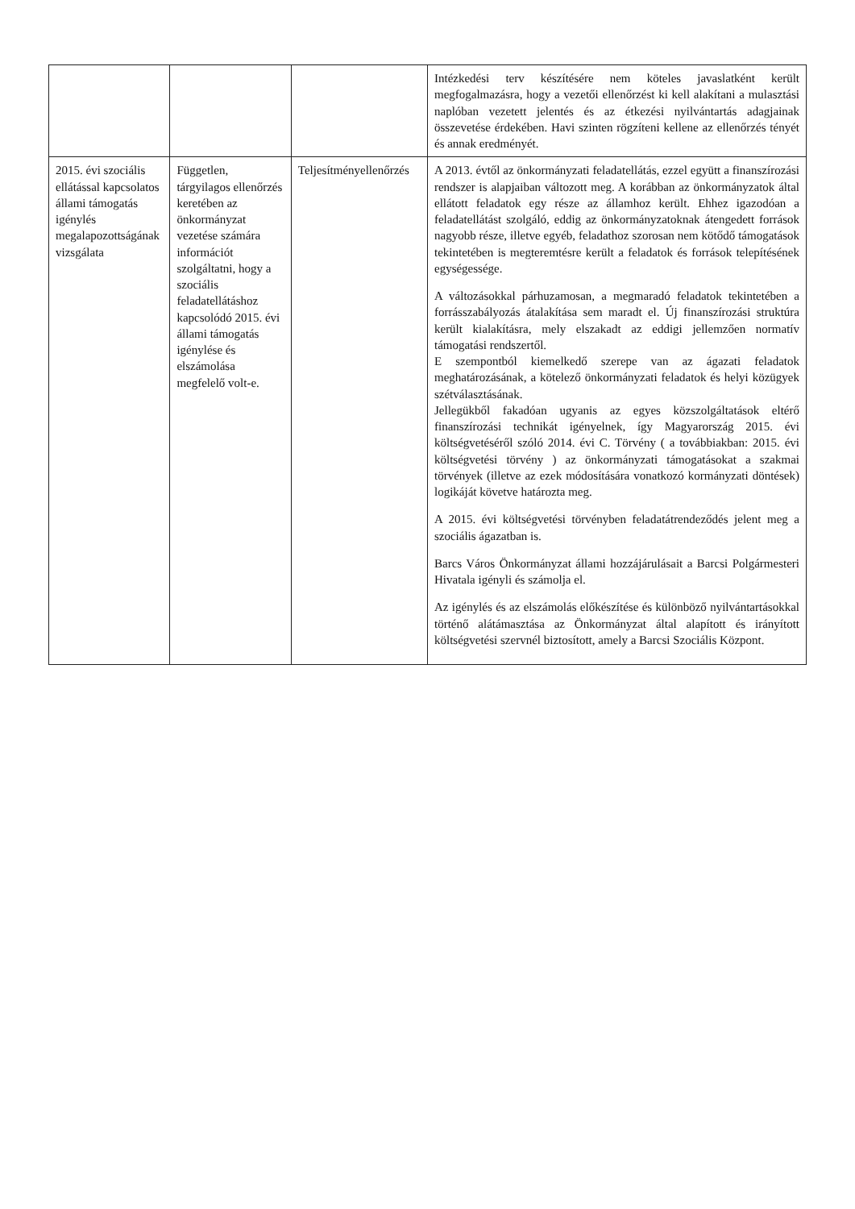| | | | Intézkedési terv készítésére nem köteles javaslatként került megfogalmazásra, hogy a vezetői ellenőrzést ki kell alakítani a mulasztási naplóban vezetett jelentés és az étkezési nyilvántartás adagjainak összevetése érdekében. Havi szinten rögzíteni kellene az ellenőrzés tényét és annak eredményét. |
| 2015. évi szociális ellátással kapcsolatos állami támogatás igénylés megalapozottságának vizsgálata | Független, tárgyilagos ellenőrzés keretében az önkormányzat vezetése számára információt szolgáltatni, hogy a szociális feladatellátáshoz kapcsolódó 2015. évi állami támogatás igénylése és elszámolása megfelelő volt-e. | Teljesítményellenőrzés | A 2013. évtől az önkormányzati feladatellátás, ezzel együtt a finanszírozási rendszer is alapjaiban változott meg. A korábban az önkormányzatok által ellátott feladatok egy része az államhoz került. Ehhez igazodóan a feladatellátást szolgáló, eddig az önkormányzatoknak átengedett források nagyobb része, illetve egyéb, feladathoz szorosan nem kötődő támogatások tekintetében is megteremtésre került a feladatok és források telepítésének egységessége. A változásokkal párhuzamosan, a megmaradó feladatok tekintetében a forrásszabályozás átalakítása sem maradt el. Új finanszírozási struktúra került kialakításra, mely elszakadt az eddigi jellemzően normatív támogatási rendszertől. E szempontból kiemelkedő szerepe van az ágazati feladatok meghatározásának, a kötelező önkormányzati feladatok és helyi közügyek szétválasztásának. Jellegükből fakadóan ugyanis az egyes közszolgáltatások eltérő finanszírozási technikát igényelnek, így Magyarország 2015. évi költségvetéséről szóló 2014. évi C. Törvény ( a továbbiakban: 2015. évi költségvetési törvény ) az önkormányzati támogatásokat a szakmai törvények (illetve az ezek módosítására vonatkozó kormányzati döntések) logikáját követve határozta meg. A 2015. évi költségvetési törvényben feladatátrendeződés jelent meg a szociális ágazatban is. Barcs Város Önkormányzat állami hozzájárulásait a Barcsi Polgármesteri Hivatala igényli és számolja el. Az igénylés és az elszámolás előkészítése és különböző nyilvántartásokkal történő alátámasztása az Önkormányzat által alapított és irányított költségvetési szervnél biztosított, amely a Barcsi Szociális Központ. |